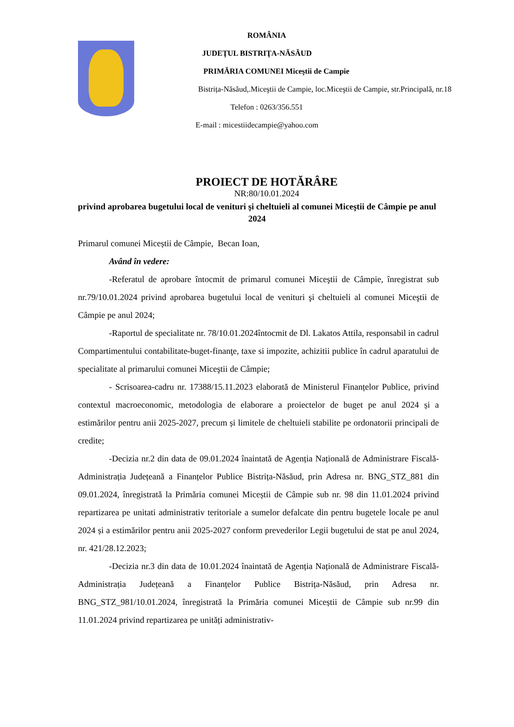ROMÂNIA
JUDEŢUL BISTRIŢA-NĂSĂUD
PRIMĂRIA COMUNEI Miceştii de Campie
Bistrița-Năsăud,.Miceştii de Campie, loc.Miceştii de Campie, str.Principală, nr.18
Telefon : 0263/356.551
E-mail : micestiidecampie@yahoo.com
PROIECT DE HOTĂRÂRE
NR:80/10.01.2024
privind aprobarea bugetului local de venituri şi cheltuieli al comunei Miceştii de Câmpie pe anul 2024
Primarul comunei Miceștii de Câmpie, Becan Ioan,
Având în vedere:
-Referatul de aprobare întocmit de primarul comunei Miceştii de Câmpie, înregistrat sub nr.79/10.01.2024 privind aprobarea bugetului local de venituri şi cheltuieli al comunei Miceştii de Câmpie pe anul 2024;
-Raportul de specialitate nr. 78/10.01.2024întocmit de Dl. Lakatos Attila, responsabil in cadrul Compartimentului contabilitate-buget-finanţe, taxe si impozite, achizitii publice în cadrul aparatului de specialitate al primarului comunei Miceştii de Câmpie;
- Scrisoarea-cadru nr. 17388/15.11.2023 elaborată de Ministerul Finanțelor Publice, privind contextul macroeconomic, metodologia de elaborare a proiectelor de buget pe anul 2024 și a estimărilor pentru anii 2025-2027, precum și limitele de cheltuieli stabilite pe ordonatorii principali de credite;
-Decizia nr.2 din data de 09.01.2024 înaintată de Agenția Națională de Administrare Fiscală-Administrația Județeană a Finanțelor Publice Bistrița-Năsăud, prin Adresa nr. BNG_STZ_881 din 09.01.2024, înregistrată la Primăria comunei Miceștii de Câmpie sub nr. 98 din 11.01.2024 privind repartizarea pe unitati administrativ teritoriale a sumelor defalcate din pentru bugetele locale pe anul 2024 și a estimărilor pentru anii 2025-2027 conform prevederilor Legii bugetului de stat pe anul 2024, nr. 421/28.12.2023;
-Decizia nr.3 din data de 10.01.2024 înaintată de Agenția Națională de Administrare Fiscală-Administrația Județeană a Finanțelor Publice Bistrița-Năsăud, prin Adresa nr. BNG_STZ_981/10.01.2024, înregistrată la Primăria comunei Miceștii de Câmpie sub nr.99 din 11.01.2024 privind repartizarea pe unități administrativ-